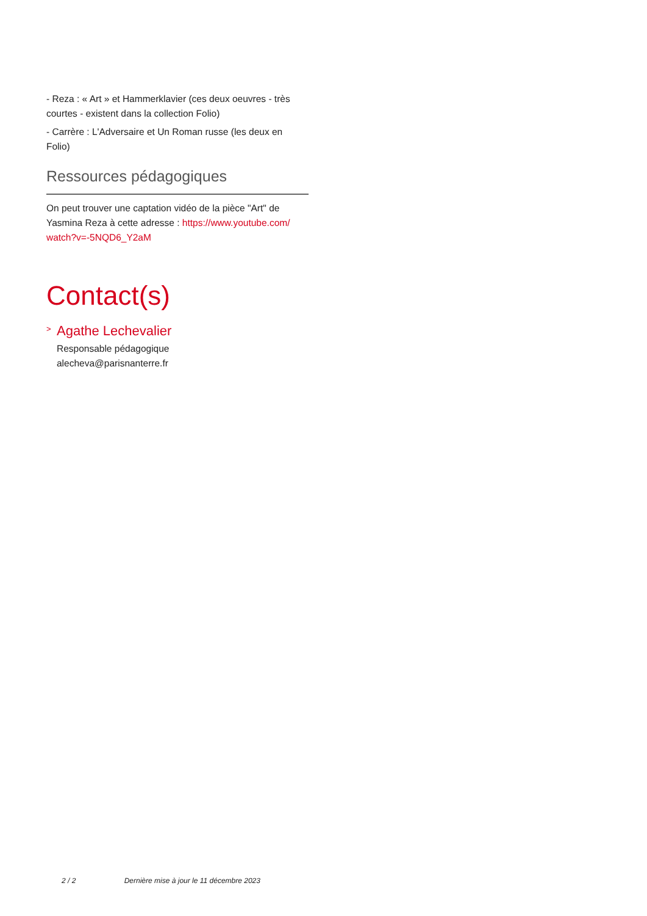- Reza : « Art » et Hammerklavier (ces deux oeuvres - très courtes - existent dans la collection Folio)
- Carrère : L'Adversaire et Un Roman russe (les deux en Folio)
Ressources pédagogiques
On peut trouver une captation vidéo de la pièce "Art" de Yasmina Reza à cette adresse : https://www.youtube.com/ watch?v=-5NQD6_Y2aM
Contact(s)
>
Agathe Lechevalier
Responsable pédagogique
alecheva@parisnanterre.fr
2 / 2 Dernière mise à jour le 11 décembre 2023